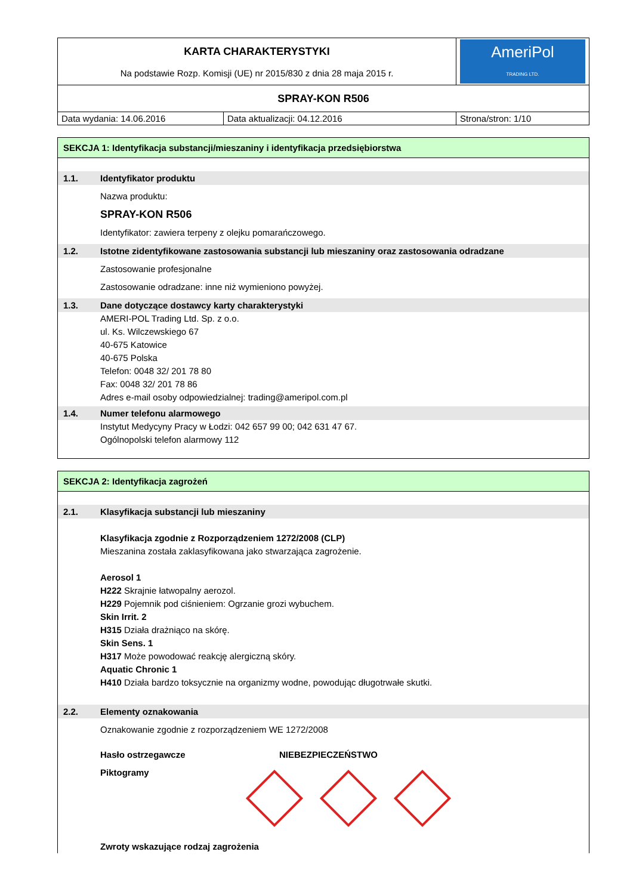| KARTA CHARAKTERYSTYKI Na podstawie Rozp. Komisji (UE) nr 2015/830 z dnia 28 maja 2015 r. | | AmeriPol TRADING LTD. |
| SPRAY-KON R506 | | |
| Data wydania: 14.06.2016 | Data aktualizacji: 04.12.2016 | Strona/stron: 1/10 |
SEKCJA 1: Identyfikacja substancji/mieszaniny i identyfikacja przedsiębiorstwa
1.1. Identyfikator produktu
Nazwa produktu:
SPRAY-KON R506
Identyfikator: zawiera terpeny z olejku pomarańczowego.
1.2. Istotne zidentyfikowane zastosowania substancji lub mieszaniny oraz zastosowania odradzane
Zastosowanie profesjonalne
Zastosowanie odradzane: inne niż wymieniono powyżej.
1.3. Dane dotyczące dostawcy karty charakterystyki
AMERI-POL Trading Ltd. Sp. z o.o.
ul. Ks. Wilczewskiego 67
40-675 Katowice
40-675 Polska
Telefon: 0048 32/ 201 78 80
Fax: 0048 32/ 201 78 86
Adres e-mail osoby odpowiedzialnej: trading@ameripol.com.pl
1.4. Numer telefonu alarmowego
Instytut Medycyny Pracy w Łodzi: 042 657 99 00; 042 631 47 67.
Ogólnopolski telefon alarmowy 112
SEKCJA 2: Identyfikacja zagrożeń
2.1. Klasyfikacja substancji lub mieszaniny
Klasyfikacja zgodnie z Rozporządzeniem 1272/2008 (CLP)
Mieszanina została zaklasyfikowana jako stwarzająca zagrożenie.
Aerosol 1
H222 Skrajnie łatwopalny aerozol.
H229 Pojemnik pod ciśnieniem: Ogrzanie grozi wybuchem.
Skin Irrit. 2
H315 Działa drażniąco na skórę.
Skin Sens. 1
H317 Może powodować reakcję alergiczną skóry.
Aquatic Chronic 1
H410 Działa bardzo toksycznie na organizmy wodne, powodując długotrwałe skutki.
2.2. Elementy oznakowania
Oznakowanie zgodnie z rozporządzeniem WE 1272/2008
Hasło ostrzegawcze NIEBEZPIECZEŃSTWO
Piktogramy
Zwroty wskazujące rodzaj zagrożenia